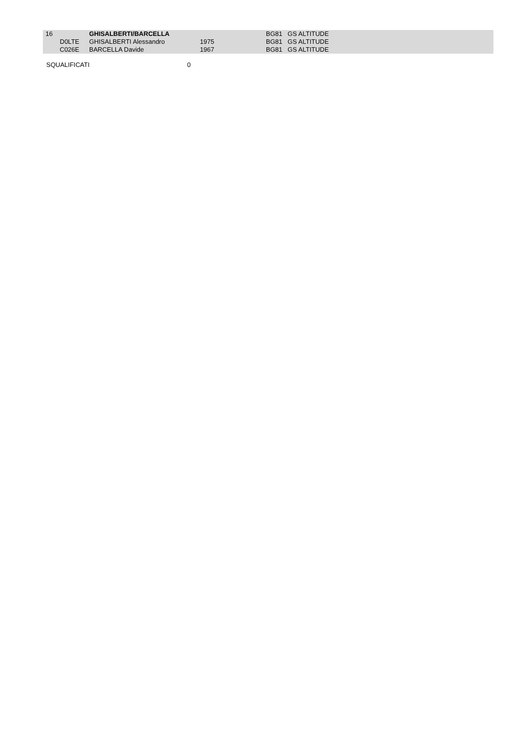| 16 | | GHISALBERTI/BARCELLA | | | | BG81 GS ALTITUDE |
| | D0LTE | GHISALBERTI Alessandro | 1975 | | | BG81 GS ALTITUDE |
| | C026E | BARCELLA Davide | 1967 | | | BG81 GS ALTITUDE |
SQUALIFICATI 0